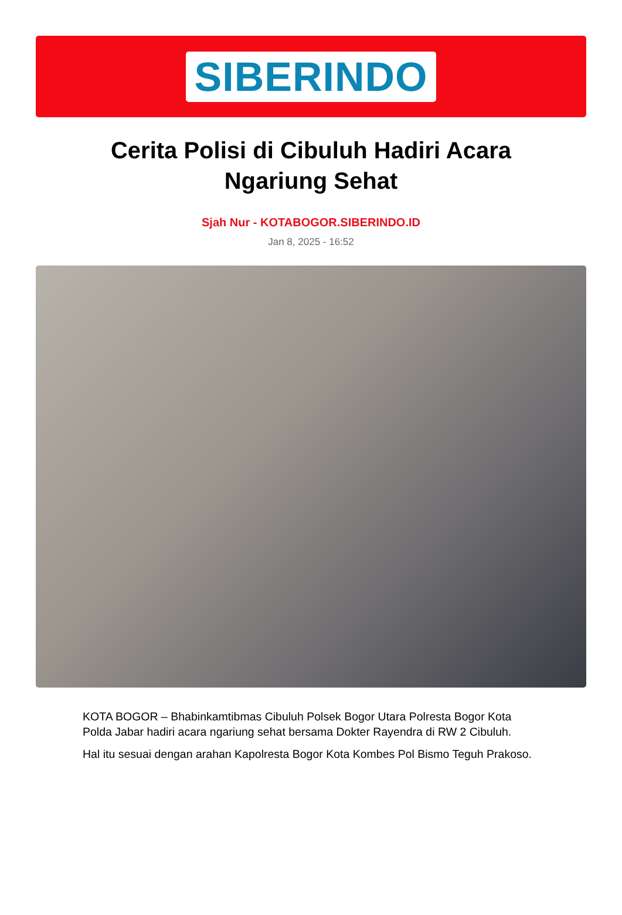SIBERINDO
Cerita Polisi di Cibuluh Hadiri Acara Ngariung Sehat
Sjah Nur - KOTABOGOR.SIBERINDO.ID
Jan 8, 2025 - 16:52
KOTA BOGOR – Bhabinkamtibmas Cibuluh Polsek Bogor Utara Polresta Bogor Kota Polda Jabar hadiri acara ngariung sehat bersama Dokter Rayendra di RW 2 Cibuluh.
Hal itu sesuai dengan arahan Kapolresta Bogor Kota Kombes Pol Bismo Teguh Prakoso.